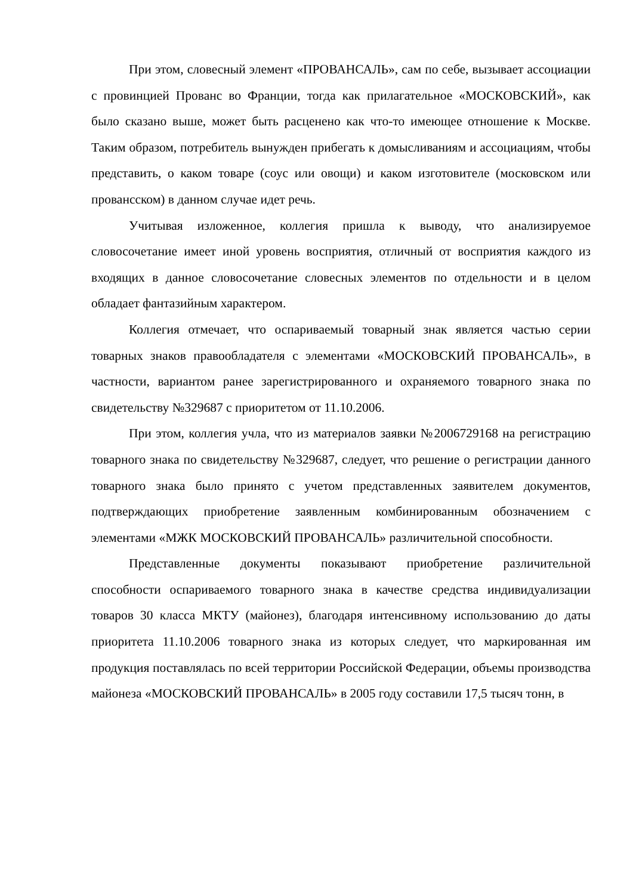При этом, словесный элемент «ПРОВАНСАЛЬ», сам по себе, вызывает ассоциации с провинцией Прованс во Франции, тогда как прилагательное «МОСКОВСКИЙ», как было сказано выше, может быть расценено как что-то имеющее отношение к Москве. Таким образом, потребитель вынужден прибегать к домысливаниям и ассоциациям, чтобы представить, о каком товаре (соус или овощи) и каком изготовителе (московском или провансском) в данном случае идет речь.
Учитывая изложенное, коллегия пришла к выводу, что анализируемое словосочетание имеет иной уровень восприятия, отличный от восприятия каждого из входящих в данное словосочетание словесных элементов по отдельности и в целом обладает фантазийным характером.
Коллегия отмечает, что оспариваемый товарный знак является частью серии товарных знаков правообладателя с элементами «МОСКОВСКИЙ ПРОВАНСАЛЬ», в частности, вариантом ранее зарегистрированного и охраняемого товарного знака по свидетельству №329687 с приоритетом от 11.10.2006.
При этом, коллегия учла, что из материалов заявки №2006729168 на регистрацию товарного знака по свидетельству №329687, следует, что решение о регистрации данного товарного знака было принято с учетом представленных заявителем документов, подтверждающих приобретение заявленным комбинированным обозначением с элементами «МЖК МОСКОВСКИЙ ПРОВАНСАЛЬ» различительной способности.
Представленные документы показывают приобретение различительной способности оспариваемого товарного знака в качестве средства индивидуализации товаров 30 класса МКТУ (майонез), благодаря интенсивному использованию до даты приоритета 11.10.2006 товарного знака из которых следует, что маркированная им продукция поставлялась по всей территории Российской Федерации, объемы производства майонеза «МОСКОВСКИЙ ПРОВАНСАЛЬ» в 2005 году составили 17,5 тысяч тонн, в